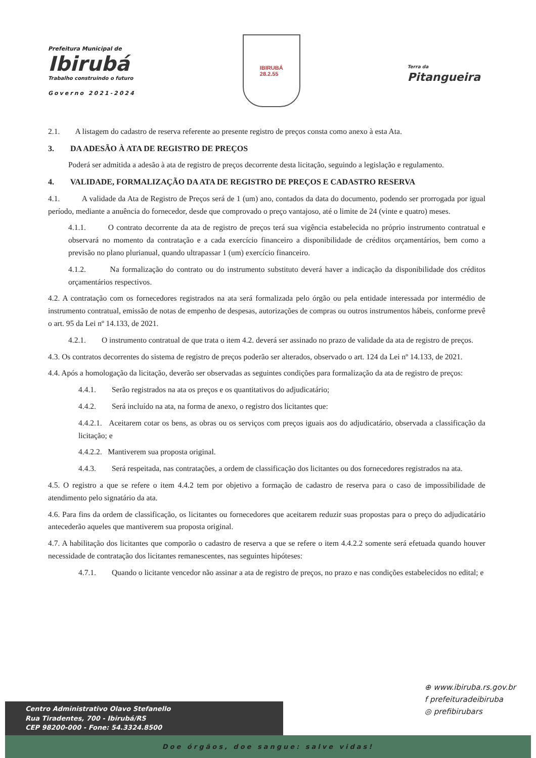Prefeitura Municipal de
Ibirubá
Trabalho construindo o futuro
Governo 2021-2024
IBIRUBÁ
28.2.55
Terra da
Pitangueira
2.1. A listagem do cadastro de reserva referente ao presente registro de preços consta como anexo à esta Ata.
3. DA ADESÃO À ATA DE REGISTRO DE PREÇOS
Poderá ser admitida a adesão à ata de registro de preços decorrente desta licitação, seguindo a legislação e regulamento.
4. VALIDADE, FORMALIZAÇÃO DA ATA DE REGISTRO DE PREÇOS E CADASTRO RESERVA
4.1. A validade da Ata de Registro de Preços será de 1 (um) ano, contados da data do documento, podendo ser prorrogada por igual período, mediante a anuência do fornecedor, desde que comprovado o preço vantajoso, até o limite de 24 (vinte e quatro) meses.
4.1.1. O contrato decorrente da ata de registro de preços terá sua vigência estabelecida no próprio instrumento contratual e observará no momento da contratação e a cada exercício financeiro a disponibilidade de créditos orçamentários, bem como a previsão no plano plurianual, quando ultrapassar 1 (um) exercício financeiro.
4.1.2. Na formalização do contrato ou do instrumento substituto deverá haver a indicação da disponibilidade dos créditos orçamentários respectivos.
4.2. A contratação com os fornecedores registrados na ata será formalizada pelo órgão ou pela entidade interessada por intermédio de instrumento contratual, emissão de notas de empenho de despesas, autorizações de compras ou outros instrumentos hábeis, conforme prevê o art. 95 da Lei nº 14.133, de 2021.
4.2.1. O instrumento contratual de que trata o item 4.2. deverá ser assinado no prazo de validade da ata de registro de preços.
4.3. Os contratos decorrentes do sistema de registro de preços poderão ser alterados, observado o art. 124 da Lei nº 14.133, de 2021.
4.4. Após a homologação da licitação, deverão ser observadas as seguintes condições para formalização da ata de registro de preços:
4.4.1. Serão registrados na ata os preços e os quantitativos do adjudicatário;
4.4.2. Será incluído na ata, na forma de anexo, o registro dos licitantes que:
4.4.2.1. Aceitarem cotar os bens, as obras ou os serviços com preços iguais aos do adjudicatário, observada a classificação da licitação; e
4.4.2.2. Mantiverem sua proposta original.
4.4.3. Será respeitada, nas contratações, a ordem de classificação dos licitantes ou dos fornecedores registrados na ata.
4.5. O registro a que se refere o item 4.4.2 tem por objetivo a formação de cadastro de reserva para o caso de impossibilidade de atendimento pelo signatário da ata.
4.6. Para fins da ordem de classificação, os licitantes ou fornecedores que aceitarem reduzir suas propostas para o preço do adjudicatário antecederão aqueles que mantiverem sua proposta original.
4.7. A habilitação dos licitantes que comporão o cadastro de reserva a que se refere o item 4.4.2.2 somente será efetuada quando houver necessidade de contratação dos licitantes remanescentes, nas seguintes hipóteses:
4.7.1. Quando o licitante vencedor não assinar a ata de registro de preços, no prazo e nas condições estabelecidos no edital; e
⊕ www.ibiruba.rs.gov.br
f prefeituradeibiruba
◎ prefibirubars
Centro Administrativo Olavo Stefanello
Rua Tiradentes, 700 - Ibirubá/RS
CEP 98200-000 - Fone: 54.3324.8500
Doe órgãos, doe sangue: salve vidas!